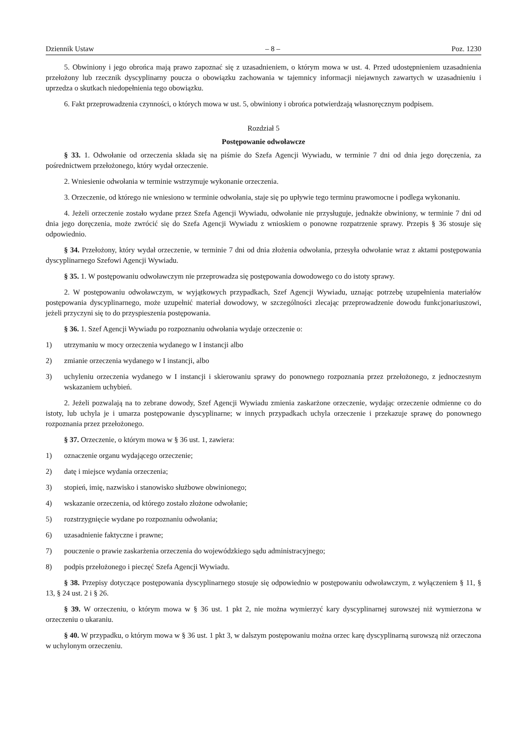Dziennik Ustaw – 8 – Poz. 1230
5. Obwiniony i jego obrońca mają prawo zapoznać się z uzasadnieniem, o którym mowa w ust. 4. Przed udostępnieniem uzasadnienia przełożony lub rzecznik dyscyplinarny poucza o obowiązku zachowania w tajemnicy informacji niejawnych zawartych w uzasadnieniu i uprzedza o skutkach niedopełnienia tego obowiązku.
6. Fakt przeprowadzenia czynności, o których mowa w ust. 5, obwiniony i obrońca potwierdzają własnoręcznym podpisem.
Rozdział 5
Postępowanie odwoławcze
§ 33. 1. Odwołanie od orzeczenia składa się na piśmie do Szefa Agencji Wywiadu, w terminie 7 dni od dnia jego doręczenia, za pośrednictwem przełożonego, który wydał orzeczenie.
2. Wniesienie odwołania w terminie wstrzymuje wykonanie orzeczenia.
3. Orzeczenie, od którego nie wniesiono w terminie odwołania, staje się po upływie tego terminu prawomocne i podlega wykonaniu.
4. Jeżeli orzeczenie zostało wydane przez Szefa Agencji Wywiadu, odwołanie nie przysługuje, jednakże obwiniony, w terminie 7 dni od dnia jego doręczenia, może zwrócić się do Szefa Agencji Wywiadu z wnioskiem o ponowne rozpatrzenie sprawy. Przepis § 36 stosuje się odpowiednio.
§ 34. Przełożony, który wydał orzeczenie, w terminie 7 dni od dnia złożenia odwołania, przesyła odwołanie wraz z aktami postępowania dyscyplinarnego Szefowi Agencji Wywiadu.
§ 35. 1. W postępowaniu odwoławczym nie przeprowadza się postępowania dowodowego co do istoty sprawy.
2. W postępowaniu odwoławczym, w wyjątkowych przypadkach, Szef Agencji Wywiadu, uznając potrzebę uzupełnienia materiałów postępowania dyscyplinarnego, może uzupełnić materiał dowodowy, w szczególności zlecając przeprowadzenie dowodu funkcjonariuszowi, jeżeli przyczyni się to do przyspieszenia postępowania.
§ 36. 1. Szef Agencji Wywiadu po rozpoznaniu odwołania wydaje orzeczenie o:
1) utrzymaniu w mocy orzeczenia wydanego w I instancji albo
2) zmianie orzeczenia wydanego w I instancji, albo
3) uchyleniu orzeczenia wydanego w I instancji i skierowaniu sprawy do ponownego rozpoznania przez przełożonego, z jednoczesnym wskazaniem uchybień.
2. Jeżeli pozwalają na to zebrane dowody, Szef Agencji Wywiadu zmienia zaskarżone orzeczenie, wydając orzeczenie odmienne co do istoty, lub uchyla je i umarza postępowanie dyscyplinarne; w innych przypadkach uchyla orzeczenie i przekazuje sprawę do ponownego rozpoznania przez przełożonego.
§ 37. Orzeczenie, o którym mowa w § 36 ust. 1, zawiera:
1) oznaczenie organu wydającego orzeczenie;
2) datę i miejsce wydania orzeczenia;
3) stopień, imię, nazwisko i stanowisko służbowe obwinionego;
4) wskazanie orzeczenia, od którego zostało złożone odwołanie;
5) rozstrzygnięcie wydane po rozpoznaniu odwołania;
6) uzasadnienie faktyczne i prawne;
7) pouczenie o prawie zaskarżenia orzeczenia do wojewódzkiego sądu administracyjnego;
8) podpis przełożonego i pieczęć Szefa Agencji Wywiadu.
§ 38. Przepisy dotyczące postępowania dyscyplinarnego stosuje się odpowiednio w postępowaniu odwoławczym, z wyłączeniem § 11, § 13, § 24 ust. 2 i § 26.
§ 39. W orzeczeniu, o którym mowa w § 36 ust. 1 pkt 2, nie można wymierzyć kary dyscyplinarnej surowszej niż wymierzona w orzeczeniu o ukaraniu.
§ 40. W przypadku, o którym mowa w § 36 ust. 1 pkt 3, w dalszym postępowaniu można orzec karę dyscyplinarną surowszą niż orzeczona w uchylonym orzeczeniu.